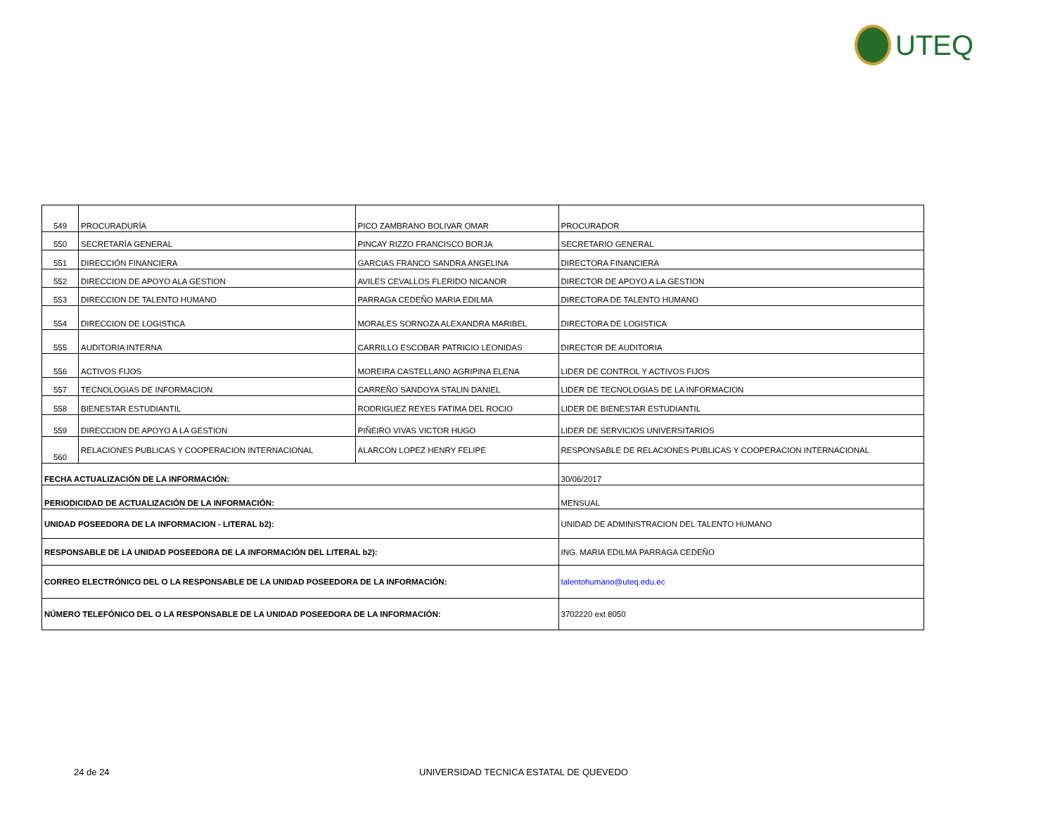UTEQ
| 549 | PROCURADURÍA | PICO ZAMBRANO BOLIVAR OMAR | PROCURADOR |
| 550 | SECRETARÍA GENERAL | PINCAY RIZZO FRANCISCO BORJA | SECRETARIO GENERAL |
| 551 | DIRECCIÓN FINANCIERA | GARCIAS FRANCO SANDRA ANGELINA | DIRECTORA FINANCIERA |
| 552 | DIRECCION DE APOYO ALA GESTION | AVILES CEVALLOS FLERIDO NICANOR | DIRECTOR DE APOYO A LA GESTION |
| 553 | DIRECCION DE TALENTO HUMANO | PARRAGA CEDEÑO MARIA EDILMA | DIRECTORA DE TALENTO HUMANO |
| 554 | DIRECCION DE LOGISTICA | MORALES SORNOZA ALEXANDRA MARIBEL | DIRECTORA DE LOGISTICA |
| 555 | AUDITORIA INTERNA | CARRILLO ESCOBAR PATRICIO LEONIDAS | DIRECTOR DE AUDITORIA |
| 556 | ACTIVOS FIJOS | MOREIRA CASTELLANO AGRIPINA ELENA | LIDER DE CONTROL Y ACTIVOS FIJOS |
| 557 | TECNOLOGIAS DE INFORMACION | CARREÑO SANDOYA STALIN DANIEL | LIDER DE TECNOLOGIAS DE LA INFORMACION |
| 558 | BIENESTAR ESTUDIANTIL | RODRIGUEZ REYES FATIMA DEL ROCIO | LIDER DE BIENESTAR ESTUDIANTIL |
| 559 | DIRECCION DE APOYO A LA GESTION | PIÑEIRO VIVAS VICTOR HUGO | LIDER DE SERVICIOS UNIVERSITARIOS |
| 560 | RELACIONES PUBLICAS Y COOPERACION INTERNACIONAL | ALARCON LOPEZ HENRY FELIPE | RESPONSABLE DE RELACIONES PUBLICAS Y COOPERACION INTERNACIONAL |
| FECHA ACTUALIZACIÓN DE LA INFORMACIÓN: | | | 30/06/2017 |
| PERIODICIDAD DE ACTUALIZACIÓN DE LA INFORMACIÓN: | | | MENSUAL |
| UNIDAD POSEEDORA DE LA INFORMACION - LITERAL b2): | | | UNIDAD DE ADMINISTRACION DEL TALENTO HUMANO |
| RESPONSABLE DE LA UNIDAD POSEEDORA DE LA INFORMACIÓN DEL LITERAL b2): | | | ING. MARIA EDILMA PARRAGA CEDEÑO |
| CORREO ELECTRÓNICO DEL O LA RESPONSABLE DE LA UNIDAD POSEEDORA DE LA INFORMACIÓN: | | | talentohumano@uteq.edu.ec |
| NÚMERO TELEFÓNICO DEL O LA RESPONSABLE DE LA UNIDAD POSEEDORA DE LA INFORMACIÓN: | | | 3702220 ext 8050 |
24 de 24
UNIVERSIDAD TECNICA ESTATAL DE QUEVEDO